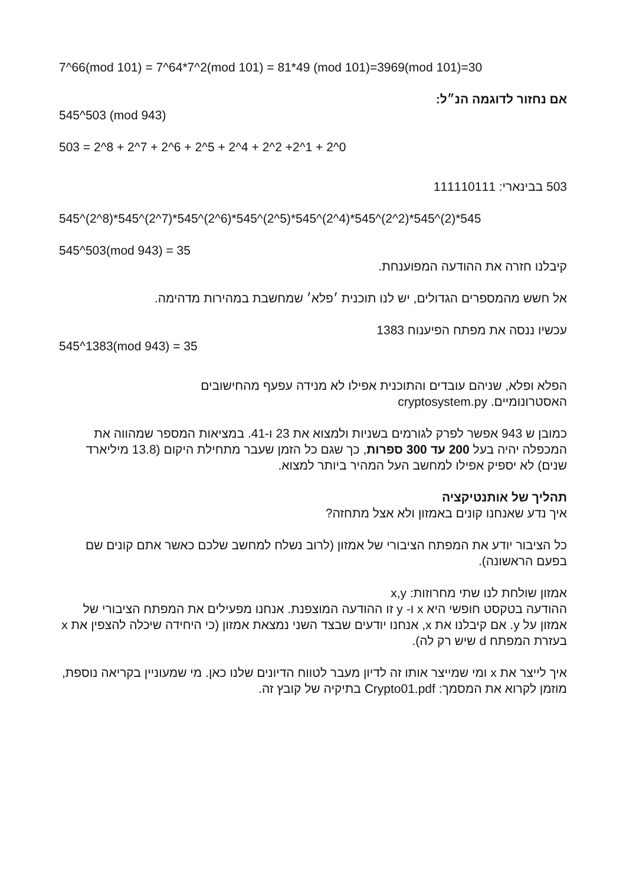7^66(mod 101) = 7^64*7^2(mod 101) = 81*49 (mod 101)=3969(mod 101)=30
אם נחזור לדוגמה הנ״ל:
545^503 (mod 943)
503 = 2^8 + 2^7 + 2^6 + 2^5 + 2^4 + 2^2 +2^1 + 2^0
503 בבינארי: 111110111
545^(2^8)*545^(2^7)*545^(2^6)*545^(2^5)*545^(2^4)*545^(2^2)*545^(2)*545
545^503(mod 943) = 35
קיבלנו חזרה את ההודעה המפוענחת.
אל חשש מהמספרים הגדולים, יש לנו תוכנית ׳פלא׳ שמחשבת במהירות מדהימה.
עכשיו ננסה את מפתח הפיענוח 1383
545^1383(mod 943) = 35
הפלא ופלא, שניהם עובדים והתוכנית אפילו לא מנידה עפעף מהחישובים
האסטרונומיים. cryptosystem.py
כמובן ש 943 אפשר לפרק לגורמים בשניות ולמצוא את 23 ו-41. במציאות המספר שמהווה את המכפלה יהיה בעל 200 עד 300 ספרות, כך שגם כל הזמן שעבר מתחילת היקום (13.8 מיליארד שנים) לא יספיק אפילו למחשב העל המהיר ביותר למצוא.
תהליך של אותנטיקציה
איך נדע שאנחנו קונים באמזון ולא אצל מתחזה?
כל הציבור יודע את המפתח הציבורי של אמזון (לרוב נשלח למחשב שלכם כאשר אתם קונים שם בפעם הראשונה).
אמזון שולחת לנו שתי מחרוזות: x,y
ההודעה בטקסט חופשי היא x ו- y זו ההודעה המוצפנת. אנחנו מפעילים את המפתח הציבורי של אמזון על y. אם קיבלנו את x, אנחנו יודעים שבצד השני נמצאת אמזון (כי היחידה שיכלה להצפין את x בעזרת המפתח d שיש רק לה).
איך לייצר את x ומי שמייצר אותו זה לדיון מעבר לטווח הדיונים שלנו כאן. מי שמעוניין בקריאה נוספת, מוזמן לקרוא את המסמך: Crypto01.pdf בתיקיה של קובץ זה.